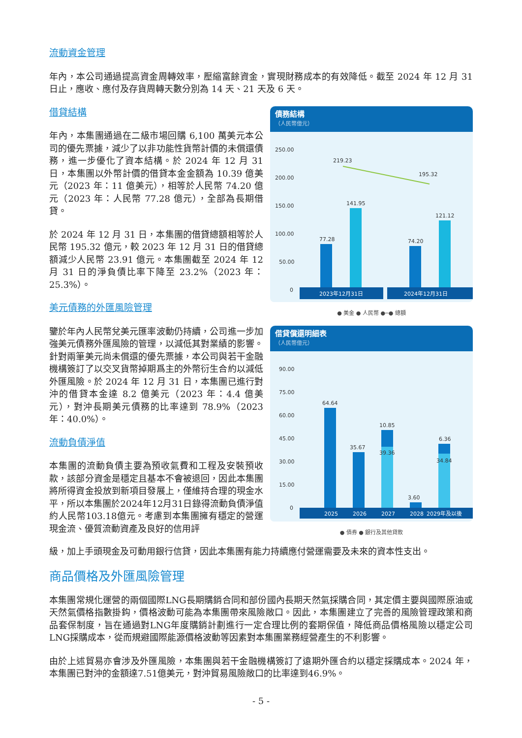流動資金管理
年內，本公司通過提高資金周轉效率，壓縮富餘資金，實現財務成本的有效降低。截至 2024 年 12 月 31 日止，應收、應付及存貨周轉天數分別為 14 天、21 天及 6 天。
借貸結構
年內，本集團通過在二級市場回購 6,100 萬美元本公司的優先票據，減少了以非功能性貨幣計價的未償還債務，進一步優化了資本結構。於 2024 年 12 月 31 日，本集團以外幣計價的借貸本金金額為 10.39 億美元（2023 年：11 億美元），相等於人民幣 74.20 億元（2023 年：人民幣 77.28 億元），全部為長期借貸。
於 2024 年 12 月 31 日，本集團的借貸總額相等於人民幣 195.32 億元，較 2023 年 12 月 31 日的借貸總額減少人民幣 23.91 億元。本集團截至 2024 年 12 月 31 日的淨負債比率下降至 23.2%（2023 年：25.3%）。
美元債務的外匯風險管理
鑒於年內人民幣兌美元匯率波動仍持續，公司進一步加強美元債務外匯風險的管理，以減低其對業績的影響。針對兩筆美元尚未償還的優先票據，本公司與若干金融機構簽訂了以交叉貨幣掉期爲主的外幣衍生合約以減低外匯風險。於 2024 年 12 月 31 日，本集團已進行對沖的借貸本金達 8.2 億美元（2023 年：4.4 億美元），對沖長期美元債務的比率達到 78.9%（2023 年：40.0%）。
流動負債淨值
本集團的流動負債主要為預收氣費和工程及安裝預收款，該部分資金是穩定且基本不會被退回，因此本集團將所得資金投放到新項目發展上，僅維持合理的現金水平，所以本集團於2024年12月31日錄得流動負債淨值約人民幣103.18億元。考慮到本集團擁有穩定的營運現金流、優質流動資產及良好的信用評
債務結構
（人民幣億元）
250.00
200.00
150.00
100.00
50.00
0
219.23
195.32
77.28
141.95
74.20
121.12
2023年12月31日
2024年12月31日
● 美金 ● 人民幣 ●─● 總額
借貸償還明細表
（人民幣億元）
90.00
75.00
60.00
45.00
30.00
15.00
0
64.64
35.67
10.85
39.36
3.60
6.36
34.84
2025
2026
2027
2028
2029年及以後
● 債券 ● 銀行及其他貸款
級，加上手頭現金及可動用銀行信貸，因此本集團有能力持續應付營運需要及未來的資本性支出。
商品價格及外匯風險管理
本集團常規化運營的兩個國際LNG長期購銷合同和部份國內長期天然氣採購合同，其定價主要與國際原油或天然氣價格指數掛鈎，價格波動可能為本集團帶來風險敞口。因此，本集團建立了完善的風險管理政策和商品套保制度，旨在通過對LNG年度購銷計劃進行一定合理比例的套期保值，降低商品價格風險以穩定公司LNG採購成本，從而規避國際能源價格波動等因素對本集團業務經營產生的不利影響。
由於上述貿易亦會涉及外匯風險，本集團與若干金融機構簽訂了遠期外匯合約以穩定採購成本。2024 年，本集團已對沖的金額達7.51億美元，對沖貿易風險敞口的比率達到46.9%。
- 5 -